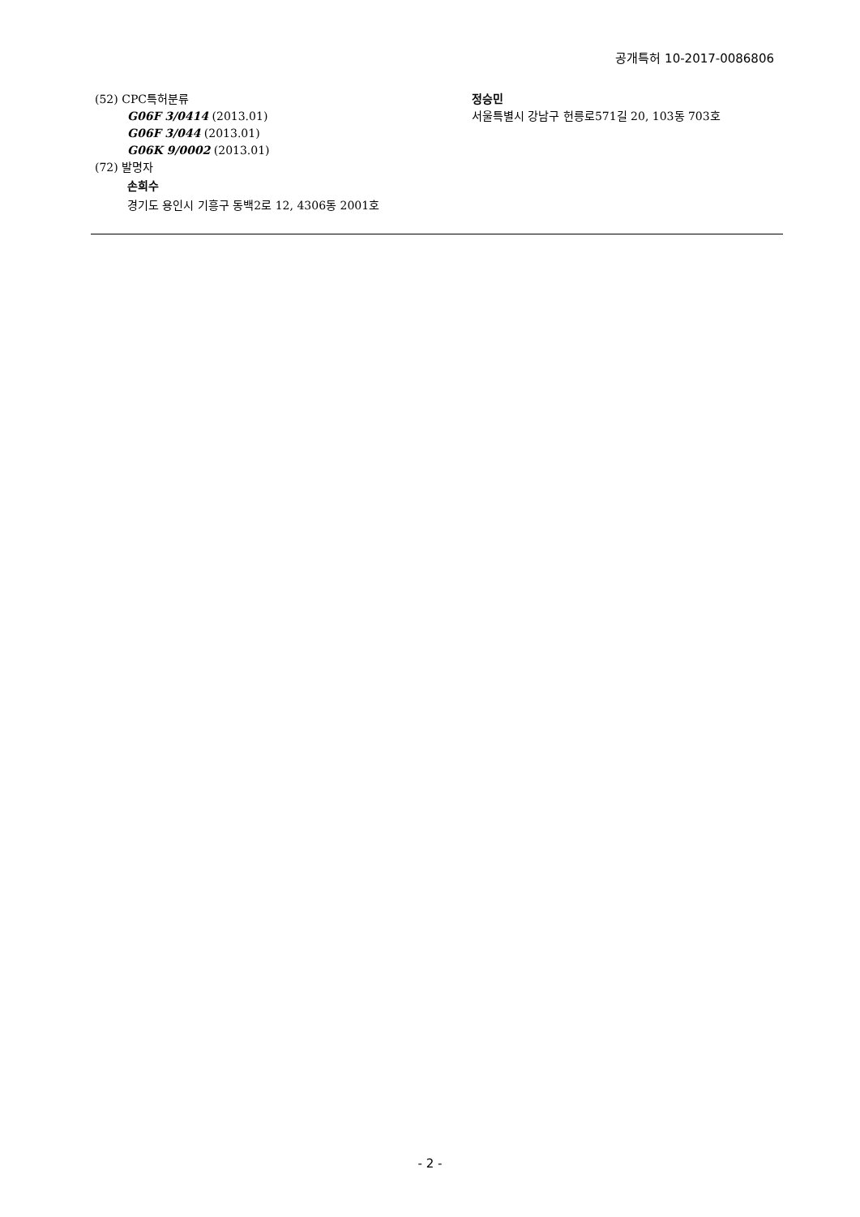공개특허 10-2017-0086806
(52) CPC특허분류
G06F 3/0414 (2013.01)
G06F 3/044 (2013.01)
G06K 9/0002 (2013.01)
(72) 발명자
손희수
경기도 용인시 기흥구 동백2로 12, 4306동 2001호
정승민
서울특별시 강남구 헌릉로571길 20, 103동 703호
- 2 -